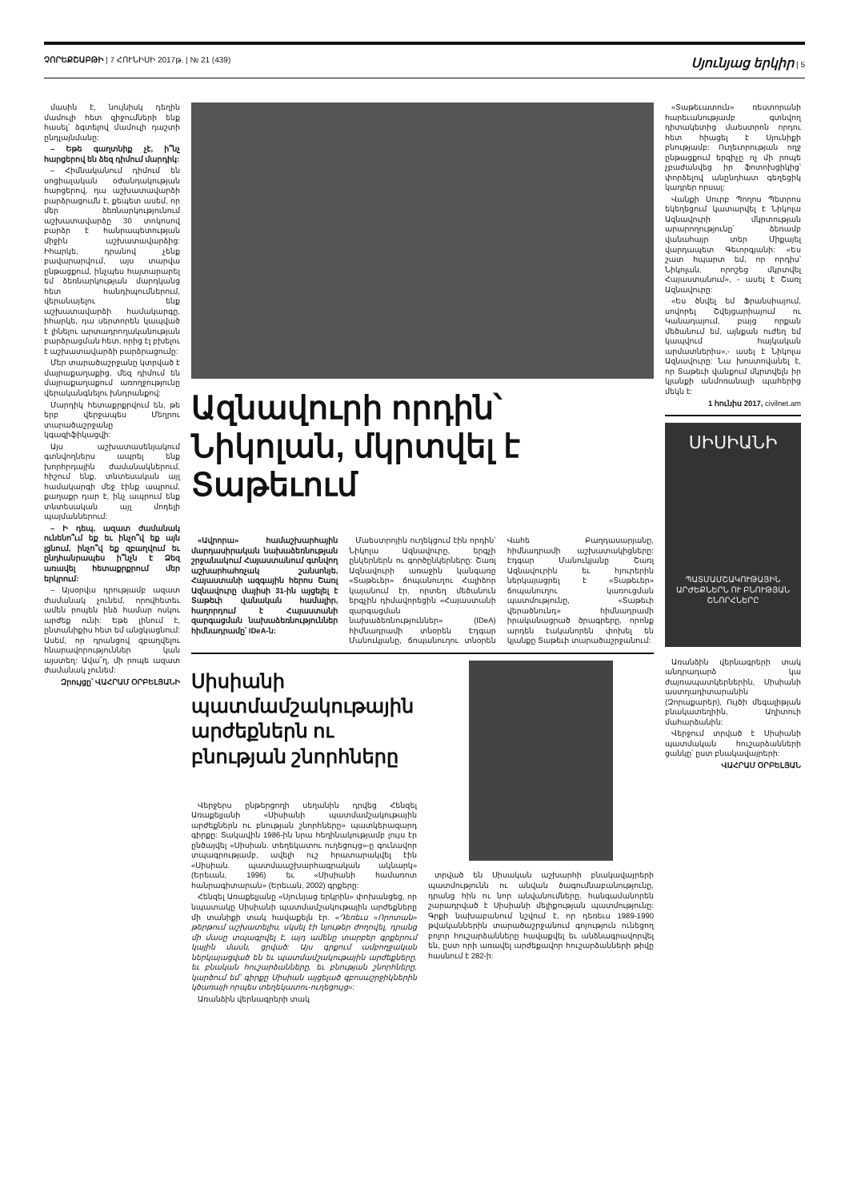ՉՈՐԵՔՇԱԲԹԻ | 7 ՀՈՒՆԻՍԻ 2017թ. | № 21 (439) Սյունյաց երկիր | 5
մասին է, նույնիսկ դեղին մամուլի հետ զիջումների ենք հասել՝ ձգտելով մամուլի դաշտի ընդլայնմանը:
– Եթե գաղտնիք չէ, ի՞նչ հարցերով են ձեզ դիմում մարդիկ:
– Հիմնականում դիմում են սոցիալական օժանդակության հարցերով, դա աշխատավարձի բարձրացումն է, քեպետ ասեմ, որ մեր ձեռնարկությունում աշխատավարձը 30 տոկոսով բարձր է հանրապետության միջին աշխատավարձից: Իհարկե, դրանով չենք բավարարվում, այս տարվա ընթացքում, ինչպես հայտարարել եմ ձեռնարկության մարդկանց հետ հանդիպումներում, վերանայելու ենք աշխատավարձի համակարգը, իհարկե, դա սերտորեն կապված է լինելու արտադրողականության բարձրացման հետ, որից էլ բխելու է աշխատավարձի բարձրացումը:
Մեր տարածաշրջանը կտրված է մայրաքաղաքից, մեզ դիմում են մայրաքաղաքում առողջությունը վերականգնելու խնդրանքով:
Մարդիկ հետաքրքրվում են, թե երբ վերջապես Մեղրու տարածաշրջանը կգազիֆիկացվի:
Այս աշխատասենյակում գտնվողներս ապրել ենք խորհրդային ժամանակներում, հիշում ենք, տնտեսական այլ համակարգի մեջ էինք ապրում, քաղաքր դար է, ինչ ապրում ենք տնտեսական այլ մոդելի պայմաններում:
– Ի դեպ, ազատ ժամանակ ունենո՞ւմ եք եւ ինչո՞վ եք այն լցնում, ինչո՞վ եք զբաղվում եւ ընդհանրապես ի՞նչն է Ձեզ առավել հետաքրքրում մեր երկրում:
– Այսօրվա դրությամբ ազատ ժամանակ չունեմ, որովհետեւ ամեն րոպեն ինձ համար ոսկու արժեք ունի: Եթե լինում է, ընտանիքիս հետ եմ անցկացնում: Ասեմ, որ դրանցով զբաղվելու հնարավորություններ կան այստեղ: Ավա՜ղ, մի րոպե ազատ ժամանակ չունեմ:
Զրույցը՝ ՎԱՀՐԱՄ ՕՐԲԵԼՅԱՆԻ
Ազնավուրի որդին՝ Նիկոլան, մկրտվել է Տաթեւում
«Ավրորա» համաշխարհային մարդասիրական նախաձեռնության շրջանակում Հայաստանում գտնվող աշխարհահռչակ շանսոնյե, Հայաստանի ազգային հերոս Շառլ Ազնավուրը մայիսի 31-ին այցելել է Տաթեւի վանական համալիր, հաղորդում է Հայաստանի զարգացման նախաձեռնություններ հիմնադրամը՝ IDeA-ն:
Մաեստրոյին ուղեկցում էին որդին՝ Նիկոլա Ազնավուրը, երգչի ընկերներն ու գործընկերները: Շառլ Ազնավուրի առաջին կանգառը «Տաթեւեր» ճոպանուղու Հալիձոր կայանում էր, որտեղ մեծանուն երգչին դիմավորեցին «Հայաստանի զարգացման նախաձեռնություններ» (IDeA) հիմնադրամի տնօրեն Էդգար Մանուկյանը, ճոպանուղու տնօրեն Վահե Բաղդասարյանը, հիմնադրամի աշխատակիցները: Էդգար Մանուկյանը Շառլ Ազնավուրին եւ հյուրերին ներկայացրել է «Տաթեւեր» ճոպանուղու կառուցման պատմությունը, «Տաթեւի վերածնունդ» հիմնադրամի իրականացրած ծրագրերը, որոնք արդեն էականորեն փոխել են կյանքը Տաթեւի տարածաշրջանում:
Սիսիանի պատմամշակութային արժեքներն ու բնության շնորհները
Վերջերս ընթերցողի սեղանին դրվեց Հենզել Առաքելյանի «Սիսիանի պատմամշակութային արժեքներն ու բնության շնորհները» պատկերազարդ գիրքը: Տակավին 1986-ին նրա հեղինակությամբ լույս էր ընծայվել «Սիսիան. տեղեկատու ուղեցույց»-ը գունավոր տպագրությամբ, ավելի ուշ հրատարակվել էին «Սիսիան. պատմաաշխարհագրական ակնարկ» (Երեւան, 1996) եւ «Սիսիանի համառոտ հանրագիտարան» (Երեւան, 2002) գրքերը:
Հենզել Առաքելյանը «Սյունյաց երկրին» փոխանցեց, որ նպատակը Սիսիանի պատմամշակութային արժեքները մի տանիքի տակ հավաքելն էր. «Դեռեւս «Որոտան» թերթում աշխատելիս, սկսել էի նյութեր ժողովել, դրանց մի մասը տպագրվել է, այդ ամենը տարբեր գրքերում կային մասն, ցրված: Այս գրքում ամբողջական ներկայացված են եւ պատմամշակութային արժեքները, եւ բնական հուշարձանները, եւ բնության շնորհները, կարծում եմ՝ գիրքը Սիսիան այցելած զբոսաշրջիկներին կծառայի որպես տեղեկատու-ուղեցույց»:
Առանձին վերնագրերի տակ
տրված են Սիսական աշխարհի բնակավայրերի պատմությունն ու անվան ծագումնաբանությունը, դրանց հին ու նոր անվանումները, հանգամանորեն շարադրված է Սիսիանի մելիքության պատմությունը: Գրքի նախաբանում նշվում է, որ դեռեւս 1989-1990 թվականներին տարածաշրջանում գոյություն ունեցող բոլոր հուշարձանները հավաքվել եւ անձնագրավորվել են, ըստ որի առավել արժեքավոր հուշարձանների թիվը հասնում է 282-ի:
«Տաթեւատուն» ռեստորանի հարեւանությամբ գտնվող դիտակետից մաեստրոն որդու հետ հիացել է Սյունիքի բնությամբ: Ուղեւորության ողջ ընթացքում երգիչը ոչ մի րոպե չբաժանվեց իր ֆոտոխցիկից՝ փորձելով անընդհատ գեղեցիկ կադրեր որսալ:
Վանքի Սուրբ Պողոս Պետրոս եկեղեցում կատարվել է Նիկոլա Ազնավուրի մկրտության արարողությունը՝ ձեռամբ վանահայր տեր Միքայել վարդապետ Գեւորգյանի: «Ես շատ հպարտ եմ, որ որդիս՝ Նիկոլան, որոշեց մկրտվել Հայաստանում», - ասել է Շառլ Ազնավուրը:
«Ես ծնվել եմ Ֆրանսիայում, սովորել Շվեյցարիայում ու Կանադայում, բայց որքան մեծանում եմ, այնքան ուժեղ եմ կապվում հայկական արմատներիս»,- ասել է Նիկոլա Ազնավուրը: Նա խոստովանել է, որ Տաթեւի վանքում մկրտվելն իր կյանքի անմոռանալի պահերից մեկն է:
1 հունիս 2017, civilnet.am
ՍԻՍԻԱՆԻ
ՊԱՏՄԱՄՇԱԿՈՒԹԱՅԻՆ ԱՐԺԵՔՆԵՐՆ ՈՒ ԲՆՈՒԹՅԱՆ ՇՆՈՐՀՆԵՐԸ
Առանձին վերնագրերի տակ անդրադարձ կա ժայռապատկերներին, Սիսիանի աստղադիտարանին (Զորաքարեր), Ույծի մեգալիթյան բնակատեղիին, Աղիտուի մահարձանին:
Վերջում տրված է Սիսիանի պատմական հուշարձանների ցանկը՝ ըստ բնակավայրերի:
ՎԱՀՐԱՄ ՕՐԲԵԼՅԱՆ